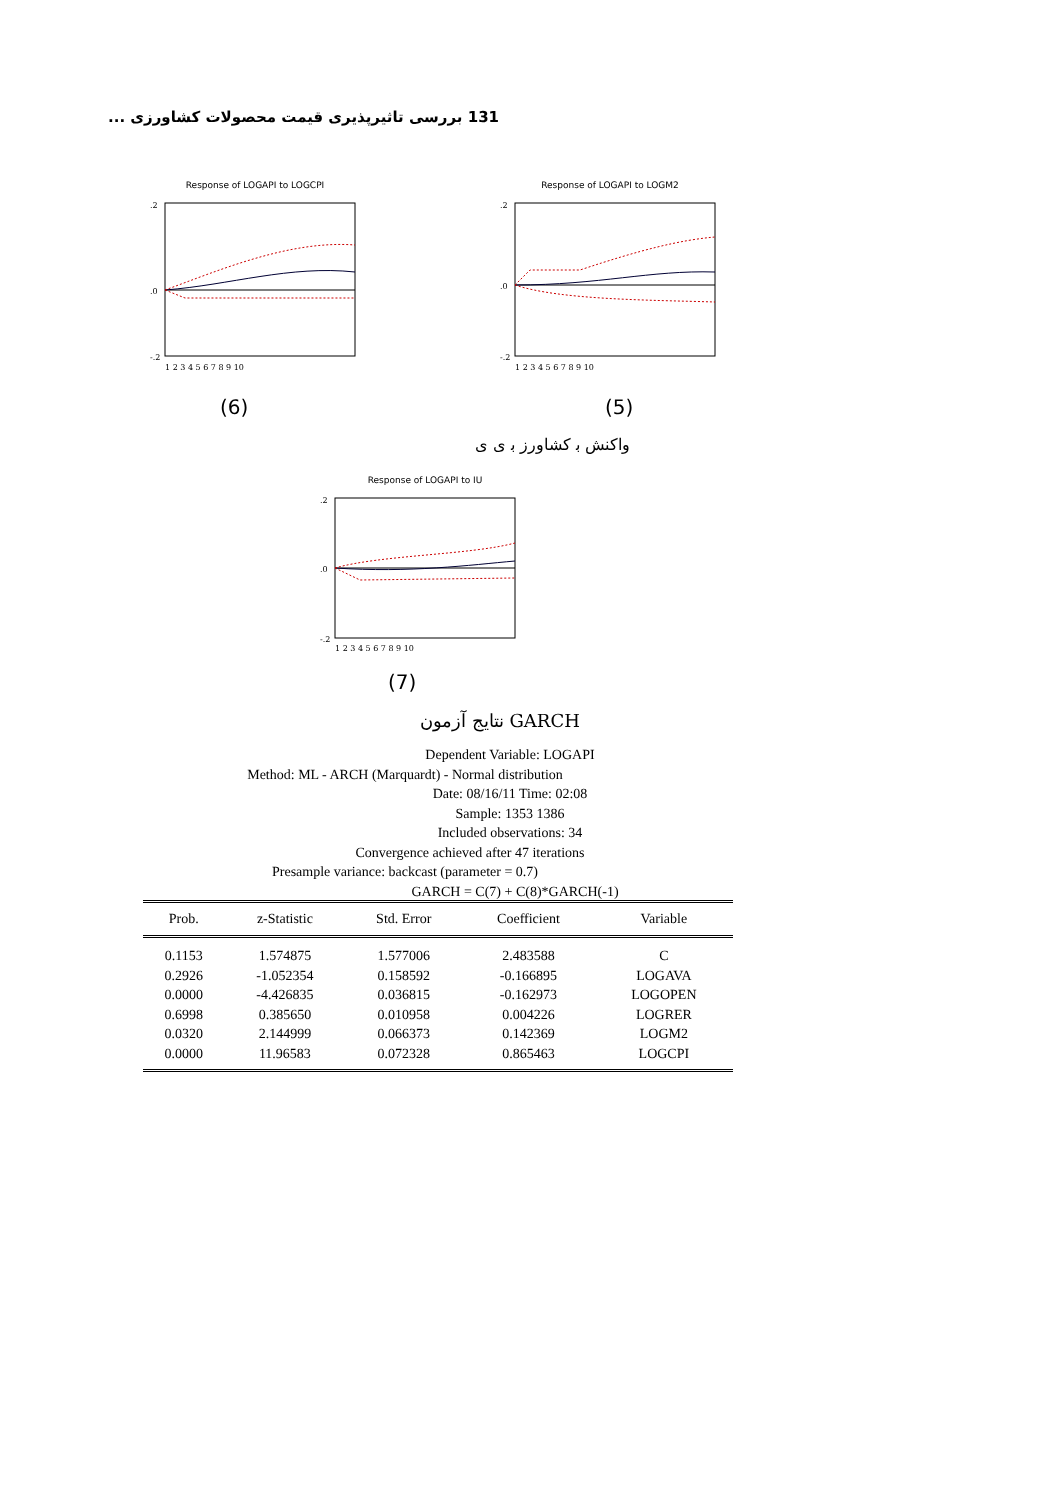بررسی تاثیرپذیری قیمت محصولات کشاورزی ... 131
Response of LOGAPI to LOGCPI
.2
.0
-.2
1 2 3 4 5 6 7 8 9 10
Response of LOGAPI to LOGM2
.2
.0
-.2
1 2 3 4 5 6 7 8 9 10
(6) (5)
واکنش ﺑ کشاورز ﺑ ی ی
Response of LOGAPI to IU
.2
.0
-.2
1 2 3 4 5 6 7 8 9 10
(7)
نتایج آزمون GARCH
Dependent Variable: LOGAPI
Method: ML - ARCH (Marquardt) - Normal distribution
Date: 08/16/11 Time: 02:08
Sample: 1353 1386
Included observations: 34
Convergence achieved after 47 iterations
Presample variance: backcast (parameter = 0.7)
GARCH = C(7) + C(8)*GARCH(-1)
| Prob. | z-Statistic | Std. Error | Coefficient | Variable | |
| --- | --- | --- | --- | --- | --- |
| 0.1153 | 1.574875 | 1.577006 | 2.483588 | C | |
| 0.2926 | -1.052354 | 0.158592 | -0.166895 | LOGAVA | |
| 0.0000 | -4.426835 | 0.036815 | -0.162973 | LOGOPEN | |
| 0.6998 | 0.385650 | 0.010958 | 0.004226 | LOGRER | |
| 0.0320 | 2.144999 | 0.066373 | 0.142369 | LOGM2 | |
| 0.0000 | 11.96583 | 0.072328 | 0.865463 | LOGCPI | |